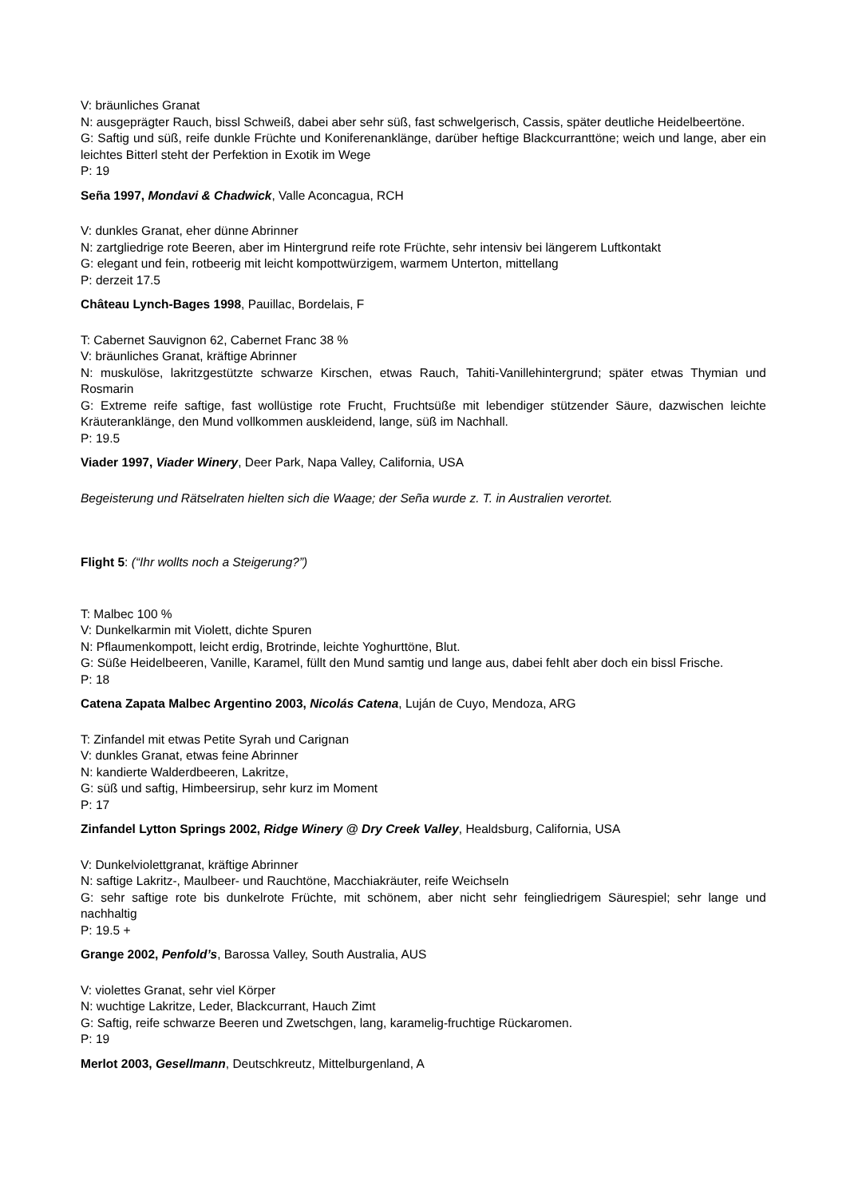V: bräunliches Granat
N: ausgeprägter Rauch, bissl Schweiß, dabei aber sehr süß, fast schwelgerisch, Cassis, später deutliche Heidelbeertöne.
G: Saftig und süß, reife dunkle Früchte und Koniferenanklänge, darüber heftige Blackcurranttöne; weich und lange, aber ein leichtes Bitterl steht der Perfektion in Exotik im Wege
P: 19
Seña 1997, Mondavi & Chadwick, Valle Aconcagua, RCH
V: dunkles Granat, eher dünne Abrinner
N: zartgliedrige rote Beeren, aber im Hintergrund reife rote Früchte, sehr intensiv bei längerem Luftkontakt
G: elegant und fein, rotbeerig mit leicht kompottwürzigem, warmem Unterton, mittellang
P: derzeit 17.5
Château Lynch-Bages 1998, Pauillac, Bordelais, F
T: Cabernet Sauvignon 62, Cabernet Franc 38 %
V: bräunliches Granat, kräftige Abrinner
N: muskulöse, lakritzgestützte schwarze Kirschen, etwas Rauch, Tahiti-Vanillehintergrund; später etwas Thymian und Rosmarin
G: Extreme reife saftige, fast wollüstige rote Frucht, Fruchtsüße mit lebendiger stützender Säure, dazwischen leichte Kräuteranklänge, den Mund vollkommen auskleidend, lange, süß im Nachhall.
P: 19.5
Viader 1997, Viader Winery, Deer Park, Napa Valley, California, USA
Begeisterung und Rätselraten hielten sich die Waage; der Seña wurde z. T. in Australien verortet.
Flight 5: (“Ihr wollts noch a Steigerung?”)
T: Malbec 100 %
V: Dunkelkarmin mit Violett, dichte Spuren
N: Pflaumenkompott, leicht erdig, Brotrinde, leichte Yoghurttöne, Blut.
G: Süße Heidelbeeren, Vanille, Karamel, füllt den Mund samtig und lange aus, dabei fehlt aber doch ein bissl Frische.
P: 18
Catena Zapata Malbec Argentino 2003, Nicolás Catena, Luján de Cuyo, Mendoza, ARG
T: Zinfandel mit etwas Petite Syrah und Carignan
V: dunkles Granat, etwas feine Abrinner
N: kandierte Walderdbeeren, Lakritze,
G: süß und saftig, Himbeersirup, sehr kurz im Moment
P: 17
Zinfandel Lytton Springs 2002, Ridge Winery @ Dry Creek Valley, Healdsburg, California, USA
V: Dunkelviolettgranat, kräftige Abrinner
N: saftige Lakritz-, Maulbeer- und Rauchtöne, Macchiakräuter, reife Weichseln
G: sehr saftige rote bis dunkelrote Früchte, mit schönem, aber nicht sehr feingliedrigem Säurespiel; sehr lange und nachhaltig
P: 19.5 +
Grange 2002, Penfold’s, Barossa Valley, South Australia, AUS
V: violettes Granat, sehr viel Körper
N: wuchtige Lakritze, Leder, Blackcurrant, Hauch Zimt
G: Saftig, reife schwarze Beeren und Zwetschgen, lang, karamelig-fruchtige Rückaromen.
P: 19
Merlot 2003, Gesellmann, Deutschkreutz, Mittelburgenland, A